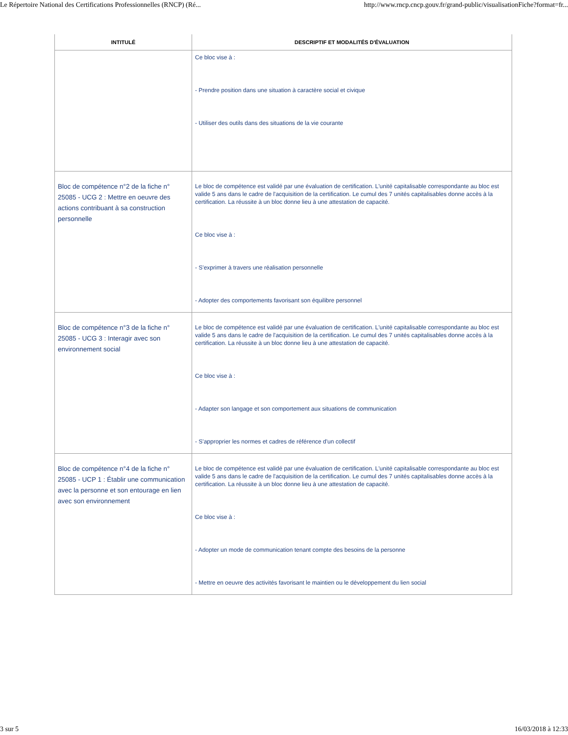Le Répertoire National des Certifications Professionnelles (RNCP) (Ré... http://www.rncp.cncp.gouv.fr/grand-public/visualisationFiche?format=fr...
| INTITULÉ | DESCRIPTIF ET MODALITÉS D'ÉVALUATION |
| --- | --- |
| | Ce bloc vise à : - Prendre position dans une situation à caractère social et civique - Utiliser des outils dans des situations de la vie courante |
| Bloc de compétence n°2 de la fiche n° 25085 - UCG 2 : Mettre en oeuvre des actions contribuant à sa construction personnelle | Le bloc de compétence est validé par une évaluation de certification. L'unité capitalisable correspondante au bloc est valide 5 ans dans le cadre de l'acquisition de la certification. Le cumul des 7 unités capitalisables donne accès à la certification. La réussite à un bloc donne lieu à une attestation de capacité. Ce bloc vise à : - S'exprimer à travers une réalisation personnelle - Adopter des comportements favorisant son équilibre personnel |
| Bloc de compétence n°3 de la fiche n° 25085 - UCG 3 : Interagir avec son environnement social | Le bloc de compétence est validé par une évaluation de certification. L'unité capitalisable correspondante au bloc est valide 5 ans dans le cadre de l'acquisition de la certification. Le cumul des 7 unités capitalisables donne accès à la certification. La réussite à un bloc donne lieu à une attestation de capacité. Ce bloc vise à : - Adapter son langage et son comportement aux situations de communication - S'approprier les normes et cadres de référence d'un collectif |
| Bloc de compétence n°4 de la fiche n° 25085 - UCP 1 : Établir une communication avec la personne et son entourage en lien avec son environnement | Le bloc de compétence est validé par une évaluation de certification. L'unité capitalisable correspondante au bloc est valide 5 ans dans le cadre de l'acquisition de la certification. Le cumul des 7 unités capitalisables donne accès à la certification. La réussite à un bloc donne lieu à une attestation de capacité. Ce bloc vise à : - Adopter un mode de communication tenant compte des besoins de la personne - Mettre en oeuvre des activités favorisant le maintien ou le développement du lien social |
3 sur 5 16/03/2018 à 12:33